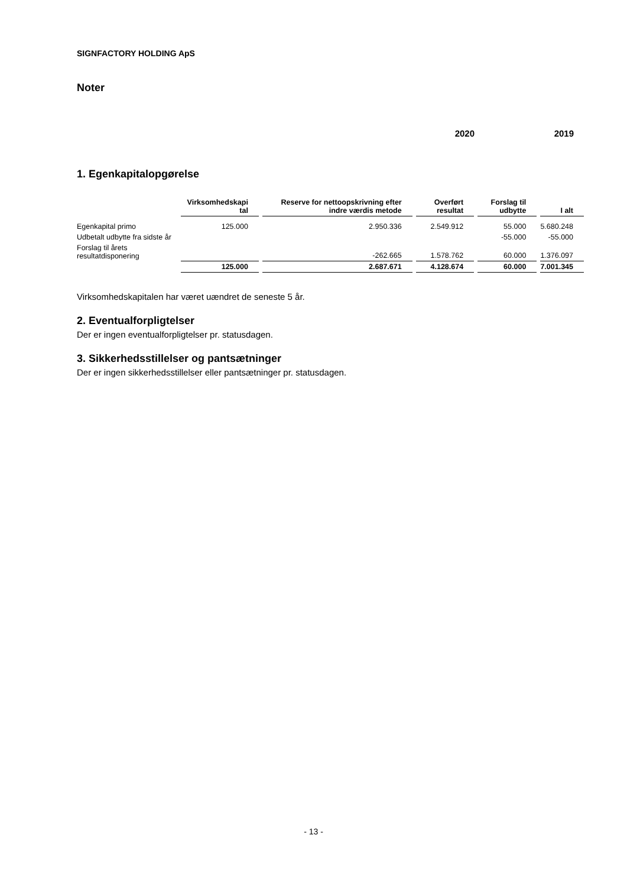SIGNFACTORY HOLDING ApS
Noter
2020 2019
1. Egenkapitalopgørelse
| | Virksomhedskapi tal | Reserve for nettoopskrivning efter indre værdis metode | Overført resultat | Forslag til udbytte | I alt |
| --- | --- | --- | --- | --- | --- |
| Egenkapital primo | 125.000 | 2.950.336 | 2.549.912 | 55.000 | 5.680.248 |
| Udbetalt udbytte fra sidste år | | | | -55.000 | -55.000 |
| Forslag til årets resultatdisponering | | -262.665 | 1.578.762 | 60.000 | 1.376.097 |
| | 125.000 | 2.687.671 | 4.128.674 | 60.000 | 7.001.345 |
Virksomhedskapitalen har været uændret de seneste 5 år.
2. Eventualforpligtelser
Der er ingen eventualforpligtelser pr. statusdagen.
3. Sikkerhedsstillelser og pantsætninger
Der er ingen sikkerhedsstillelser eller pantsætninger pr. statusdagen.
- 13 -